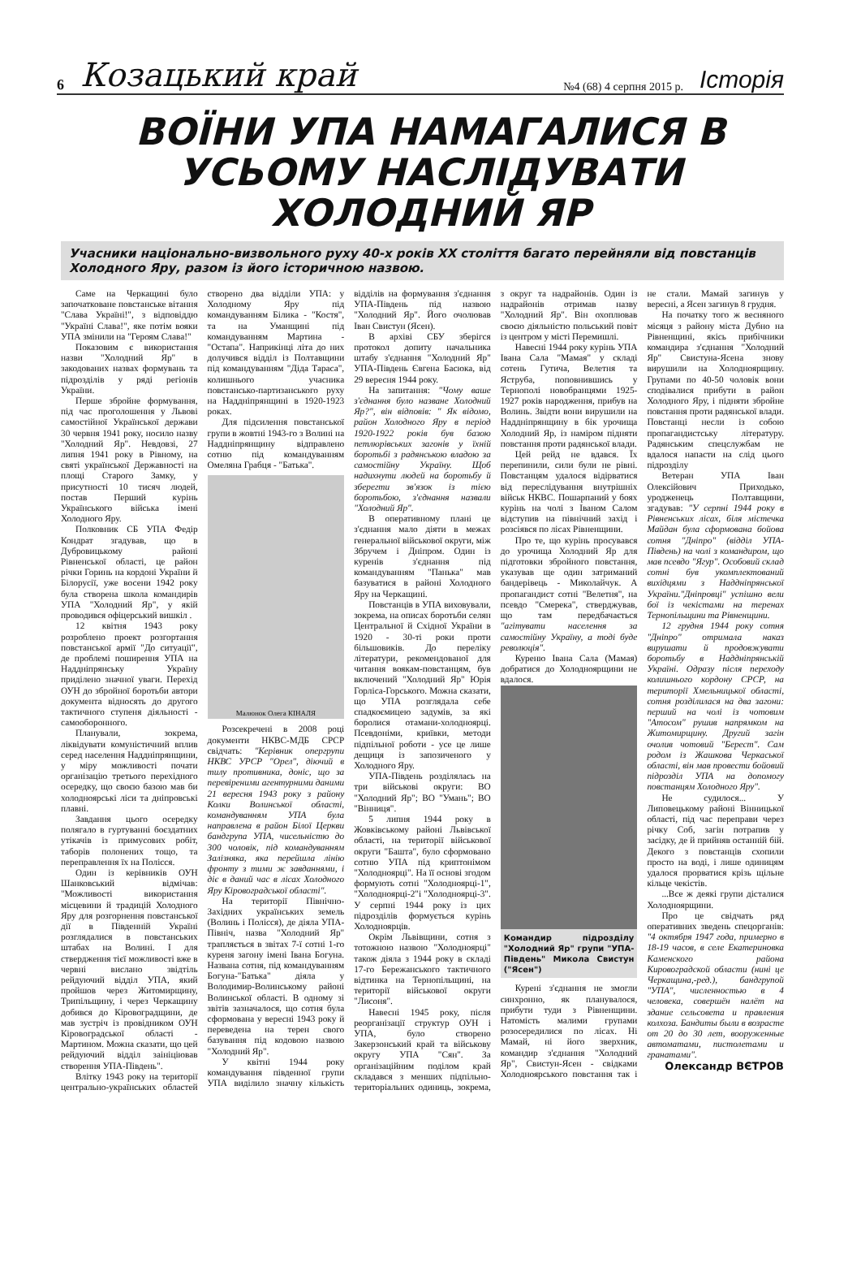6 Козацький край №4 (68) 4 серпня 2015 р. Історія
ВОЇНИ УПА НАМАГАЛИСЯ В УСЬОМУ НАСЛІДУВАТИ ХОЛОДНИЙ ЯР
Учасники національно-визвольного руху 40-х років ХХ століття багато перейняли від повстанців Холодного Яру, разом із його історичною назвою.
Саме на Черкащині було започатковане повстанське вітання "Слава Україні!", з відповіддю "Україні Слава!", яке потім вояки УПА змінили на "Героям Слава!"
Показовим є використання назви "Холодний Яр" в закодованих назвах формувань та підрозділів у ряді регіонів України.
Перше збройне формування, під час проголошення у Львові самостійної Української держави 30 червня 1941 року, носило назву "Холодний Яр". Невдовзі, 27 липня 1941 року в Рівному, на святі української Державності на площі Старого Замку, у присутності 10 тисяч людей, постав Перший курінь Українського війська імені Холодного Яру.
Полковник СБ УПА Федір Кондрат згадував, що в Дубровицькому районі Рівненської області, це район річки Горинь на кордоні України й Білорусії, уже восени 1942 року була створена школа командирів УПА "Холодний Яр", у якій проводився офіцерський вишкіл .
12 квітня 1943 року розроблено проект розгортання повстанської армії "До ситуації", де проблемі поширення УПА на Наддніпрянську Україну приділено значної уваги. Перехід ОУН до збройної боротьби автори документа відносять до другого тактичного ступеня діяльності - самооборонного.
Планували, зокрема, ліквідувати комуністичний вплив серед населення Наддніпрянщини, у міру можливості почати організацію третього перехідного осередку, що своєю базою мав би холодноярські ліси та дніпровські плавні.
Завдання цього осередку полягало в гуртуванні боєздатних утікачів із примусових робіт, таборів полонених тощо, та переправлення їх на Полісся.
Один із керівників ОУН Шанковський відмічав: "Можливості використання місцевини й традицій Холодного Яру для розгорнення повстанської дії в Південній Україні розглядалися в повстанських штабах на Волині. І для ствердження тієї можливості вже в червні вислано звідтіль рейдуючий відділ УПА, який пройшов через Житомирщину, Трипільщину, і через Черкащину добився до Кіровоградщини, де мав зустріч із провідником ОУН Кіровоградської області - Мартином. Можна сказати, що цей рейдуючий відділ заініціював створення УПА-Південь".
Влітку 1943 року на території центрально-українських областей створено два відділи УПА: у Холодному Яру під командуванням Білика - "Костя", та на Уманщині під командуванням Мартина - "Остапа". Наприкінці літа до них долучився відділ із Полтавщини під командуванням "Діда Тараса", колишнього учасника повстансько-партизанського руху на Наддніпрянщині в 1920-1923 роках.
Для підсилення повстанської групи в жовтні 1943-го з Волині на Наддніпрянщину відправлено сотню під командуванням Омеляна Грабця - "Батька".
Малюнок Олега КІНАЛЯ
Розсекречені в 2008 році документи НКВС-МДБ СРСР свідчать: "Керівник опергрупи НКВС УРСР "Орел", діючий в тилу противника, доніс, що за перевіреними агентурними даними 21 вересня 1943 року з району Колки Волинської області, командуванням УПА була направлена в район Білої Церкви бандгрупа УПА, чисельністю до 300 чоловік, під командуванням Залізняка, яка перейшла лінію фронту з тими ж завданнями, і діє в даний час в лісах Холодного Яру Кіровоградської області".
На території Північно-Західних українських земель (Волинь і Полісся), де діяла УПА-Північ, назва "Холодний Яр" трапляється в звітах 7-ї сотні 1-го куреня загону імені Івана Богуна. Названа сотня, під командуванням Богуна-"Батька" діяла у Володимир-Волинському районі Волинської області. В одному зі звітів зазначалося, що сотня була сформована у вересні 1943 року й переведена на терен свого базування під кодовою назвою "Холодний Яр".
У квітні 1944 року командування південної групи УПА виділило значну кількість відділів на формування з'єднання УПА-Південь під назвою "Холодний Яр". Його очолював Іван Свистун (Ясен).
В архіві СБУ зберігся протокол допиту начальника штабу з'єднання "Холодний Яр" УПА-Південь Євгена Басюка, від 29 вересня 1944 року.
На запитання: "Чому ваше з'єднання було назване Холодний Яр?", він відповів: " Як відомо, район Холодного Яру в період 1920-1922 років був базою петлюрівських загонів у їхній боротьбі з радянською владою за самостійну Україну. Щоб надихнути людей на боротьбу й зберегти зв'язок із тією боротьбою, з'єднання назвали "Холодний Яр".
В оперативному плані це з'єднання мало діяти в межах генеральної військової округи, між Збручем і Дніпром. Один із куренів з'єднання під командуванням "Панька" мав базуватися в районі Холодного Яру на Черкащині.
Повстанців в УПА виховували, зокрема, на описах боротьби селян Центральної й Східної України в 1920 - 30-ті роки проти більшовиків. До переліку літератури, рекомендованої для читання воякам-повстанцям, був включений "Холодний Яр" Юрія Горліса-Горського. Можна сказати, що УПА розглядала себе спадкоємицею задумів, за які боролися отамани-холодноярці. Псевдоніми, криївки, методи підпільної роботи - усе це лише дещиця із запозиченого у Холодного Яру.
УПА-Південь розділялась на три військові округи: ВО "Холодний Яр"; ВО "Умань"; ВО "Вінниця".
5 липня 1944 року в Жовківському районі Львівської області, на території військової округи "Башта", було сформовано сотню УПА під криптонімом "Холодноярці". На її основі згодом формують сотні "Холодноярці-1", "Холодноярці-2"і "Холодноярці-3". У серпні 1944 року із цих підрозділів формується курінь Холодноярців.
Окрім Львівщини, сотня з тотожною назвою "Холодноярці" також діяла з 1944 року в складі 17-го Бережанського тактичного відтинка на Тернопільщині, на території військової округи "Лисоня".
Навесні 1945 року, після реорганізації структур ОУН і УПА, було створено Закерзонський край та військову округу УПА "Сян". За організаційним поділом край складався з менших підпільно-територіальних одиниць, зокрема, з округ та надрайонів. Один із надрайонів отримав назву "Холодний Яр". Він охоплював своєю діяльністю польський повіт із центром у місті Перемишлі.
Навесні 1944 року курінь УПА Івана Сала "Мамая" у складі сотень Гутича, Велетня та Яструба, поповнившись у Тернополі новобранцями 1925-1927 років народження, прибув на Волинь. Звідти вони вирушили на Наддніпрянщину в бік урочища Холодний Яр, із наміром підняти повстання проти радянської влади.
Цей рейд не вдався. Їх перепинили, сили були не рівні. Повстанцям удалося відірватися від переслідування внутрішніх військ НКВС. Пошарпаний у боях курінь на чолі з Іваном Салом відступив на північний захід і розсіявся по лісах Рівненщини.
Про те, що курінь просувався до урочища Холодний Яр для підготовки збройного повстання, указував ще один затриманий бандерівець - Миколайчук. А пропагандист сотні "Велетня", на псевдо "Смерека", стверджував, що там передбачається "агітувати населення за самостійну Україну, а тоді буде революція".
Куреню Івана Сала (Мамая) добратися до Холодноярщини не вдалося.
Командир підрозділу "Холодний Яр" групи "УПА-Південь" Микола Свистун ("Ясен")
Курені з'єднання не змогли синхронно, як планувалося, прибути туди з Рівненщини. Натомість малими групами розосередилися по лісах. Ні Мамай, ні його зверхник, командир з'єднання "Холодний Яр", Свистун-Ясен - свідками Холодноярського повстання так і не стали. Мамай загинув у вересні, а Ясен загинув 8 грудня.
На початку того ж весняного місяця з району міста Дубно на Рівненщині, якісь прибічники командира з'єднання "Холодний Яр" Свистуна-Ясена знову вирушили на Холодноярщину. Групами по 40-50 чоловік вони сподівалися прибути в район Холодного Яру, і підняти збройне повстання проти радянської влади. Повстанці несли із собою пропагандистську літературу. Радянським спецслужбам не вдалося напасти на слід цього підрозділу
Ветеран УПА Іван Олексійович Приходько, уродженець Полтавщини, згадував: "У серпні 1944 року в Рівненських лісах, біля містечка Майдан була сформована бойова сотня "Дніпро" (відділ УПА-Південь) на чолі з командиром, що мав псевдо "Ягур". Особовий склад сотні був укомплектований вихідцями з Наддніпрянської України."Дніпровці" успішно вели бої із чекістами на теренах Тернопільщини та Рівненщини.
12 грудня 1944 року сотня "Дніпро" отримала наказ вирушати й продовжувати боротьбу в Наддніпрянській Україні. Одразу після переходу колишнього кордону СРСР, на території Хмельницької області, сотня розділилася на два загони: перший на чолі із чотовим "Атосом" рушив напрямком на Житомирщину. Другий загін очолив чотовий "Берест". Сам родом із Жашкова Черкаської області, він мав провести бойовий підрозділ УПА на допомогу повстанцям Холодного Яру".
Не судилося... У Липовецькому районі Вінницької області, під час переправи через річку Соб, загін потрапив у засідку, де й прийняв останній бій. Декого з повстанців схопили просто на воді, і лише одиницям удалося прорватися крізь щільне кільце чекістів.
...Все ж деякі групи дісталися Холодноярщини.
Про це свідчать ряд оперативних зведень спецорганів: "4 октября 1947 года, примерно в 18-19 часов, в селе Екатериновка Каменского района Кировоградской области (нині це Черкащина,-ред.), бандгрупой "УПА", численностью в 4 человека, совершён налёт на здание сельсовета и правления колхоза. Бандиты были в возрасте от 20 до 30 лет, вооруженные автоматами, пистолетами и гранатами".
Олександр ВЄТРОВ